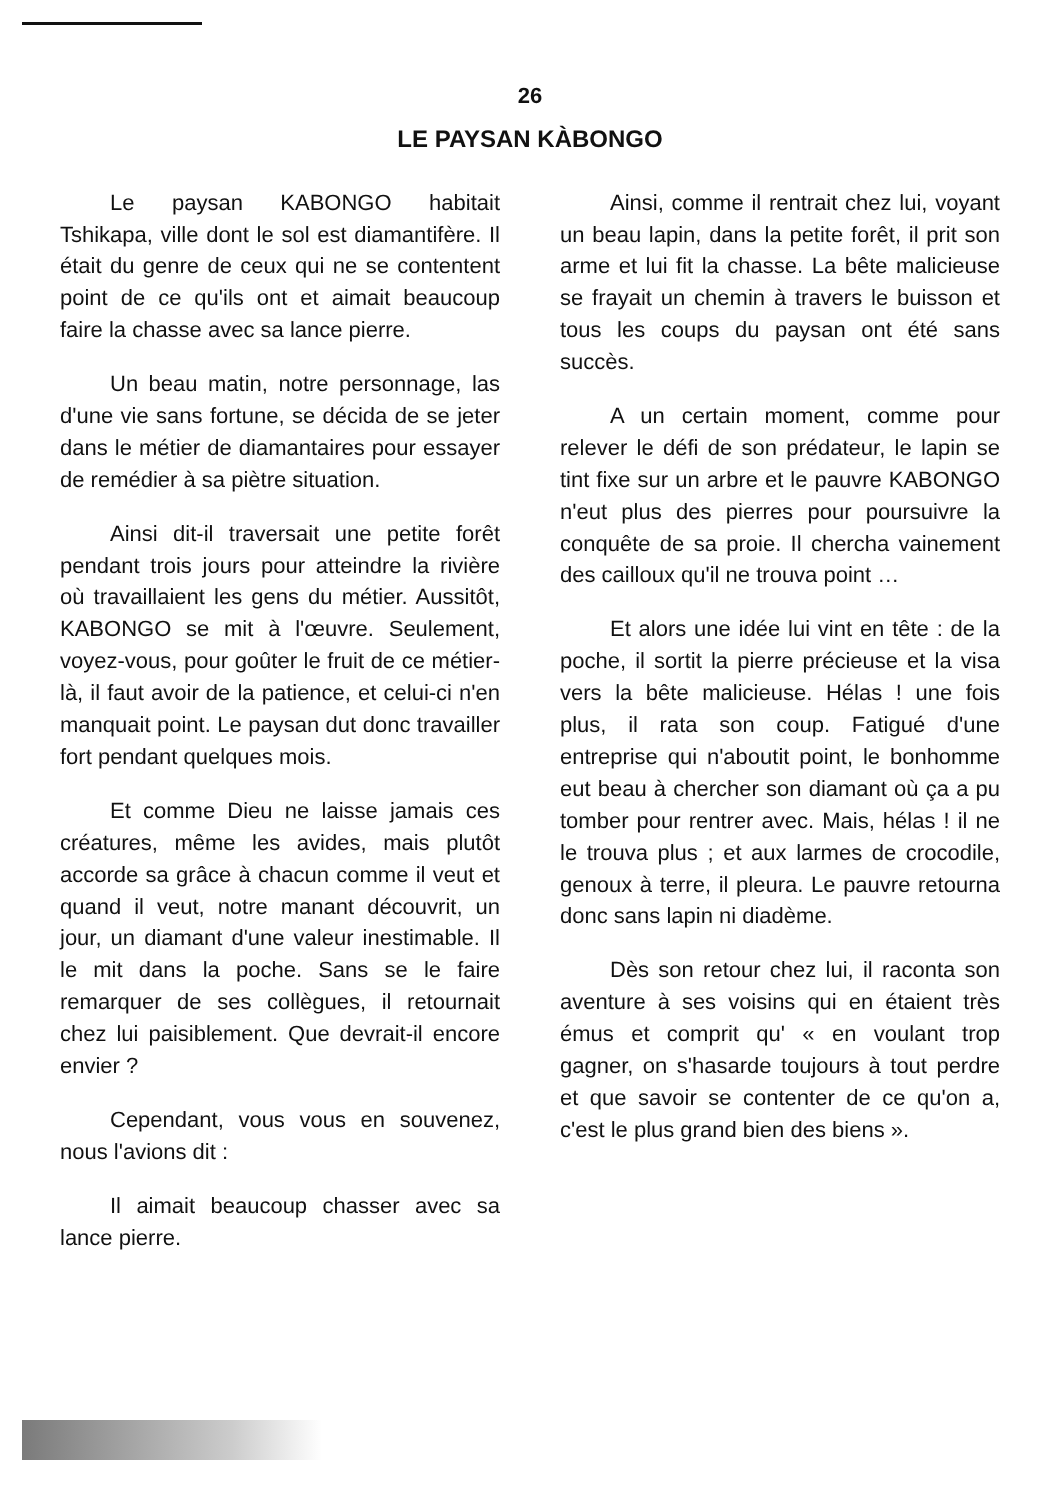26
LE PAYSAN KÀBONGO
Le paysan KABONGO habitait Tshikapa, ville dont le sol est diamantifère. Il était du genre de ceux qui ne se contentent point de ce qu'ils ont et aimait beaucoup faire la chasse avec sa lance pierre.
Un beau matin, notre personnage, las d'une vie sans fortune, se décida de se jeter dans le métier de diamantaires pour essayer de remédier à sa piètre situation.
Ainsi dit-il traversait une petite forêt pendant trois jours pour atteindre la rivière où travaillaient les gens du métier. Aussitôt, KABONGO se mit à l'œuvre. Seulement, voyez-vous, pour goûter le fruit de ce métier-là, il faut avoir de la patience, et celui-ci n'en manquait point. Le paysan dut donc travailler fort pendant quelques mois.
Et comme Dieu ne laisse jamais ces créatures, même les avides, mais plutôt accorde sa grâce à chacun comme il veut et quand il veut, notre manant découvrit, un jour, un diamant d'une valeur inestimable. Il le mit dans la poche. Sans se le faire remarquer de ses collègues, il retournait chez lui paisiblement. Que devrait-il encore envier ?
Cependant, vous vous en souvenez, nous l'avions dit :
Il aimait beaucoup chasser avec sa lance pierre.
Ainsi, comme il rentrait chez lui, voyant un beau lapin, dans la petite forêt, il prit son arme et lui fit la chasse. La bête malicieuse se frayait un chemin à travers le buisson et tous les coups du paysan ont été sans succès.
A un certain moment, comme pour relever le défi de son prédateur, le lapin se tint fixe sur un arbre et le pauvre KABONGO n'eut plus des pierres pour poursuivre la conquête de sa proie. Il chercha vainement des cailloux qu'il ne trouva point …
Et alors une idée lui vint en tête : de la poche, il sortit la pierre précieuse et la visa vers la bête malicieuse. Hélas ! une fois plus, il rata son coup. Fatigué d'une entreprise qui n'aboutit point, le bonhomme eut beau à chercher son diamant où ça a pu tomber pour rentrer avec. Mais, hélas ! il ne le trouva plus ; et aux larmes de crocodile, genoux à terre, il pleura. Le pauvre retourna donc sans lapin ni diadème.
Dès son retour chez lui, il raconta son aventure à ses voisins qui en étaient très émus et comprit qu' « en voulant trop gagner, on s'hasarde toujours à tout perdre et que savoir se contenter de ce qu'on a, c'est le plus grand bien des biens ».